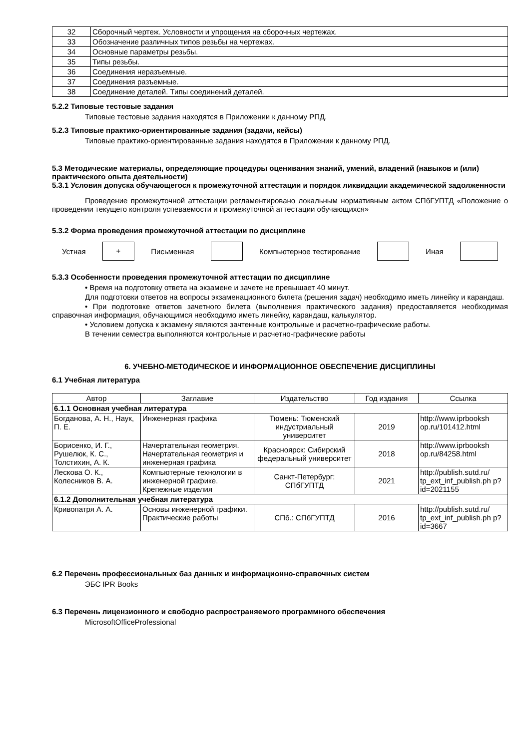| 32 | Сборочный чертеж. Условности и упрощения на сборочных чертежах. |
| 33 | Обозначение различных типов резьбы на чертежах. |
| 34 | Основные параметры резьбы. |
| 35 | Типы резьбы. |
| 36 | Соединения неразъемные. |
| 37 | Соединения разъемные. |
| 38 | Соединение деталей. Типы соединений деталей. |
5.2.2 Типовые тестовые задания
Типовые тестовые задания находятся в Приложении к данному РПД.
5.2.3 Типовые практико-ориентированные задания (задачи, кейсы)
Типовые практико-ориентированные задания находятся в Приложении к данному РПД.
5.3 Методические материалы, определяющие процедуры оценивания знаний, умений, владений (навыков и (или) практического опыта деятельности)
5.3.1 Условия допуска обучающегося к промежуточной аттестации и порядок ликвидации академической задолженности
Проведение промежуточной аттестации регламентировано локальным нормативным актом СПбГУПТД «Положение о проведении текущего контроля успеваемости и промежуточной аттестации обучающихся»
5.3.2 Форма проведения промежуточной аттестации по дисциплине
Устная + Письменная Компьютерное тестирование Иная
5.3.3 Особенности проведения промежуточной аттестации по дисциплине
• Время на подготовку ответа на экзамене и зачете не превышает 40 минут.
Для подготовки ответов на вопросы экзаменационного билета (решения задач) необходимо иметь линейку и карандаш.
• При подготовке ответов зачетного билета (выполнения практического задания) предоставляется необходимая справочная информация, обучающимся необходимо иметь линейку, карандаш, калькулятор.
• Условием допуска к экзамену являются зачтенные контрольные и расчетно-графические работы.
В течении семестра выполняются контрольные и расчетно-графические работы
6. УЧЕБНО-МЕТОДИЧЕСКОЕ И ИНФОРМАЦИОННОЕ ОБЕСПЕЧЕНИЕ ДИСЦИПЛИНЫ
6.1 Учебная литература
| Автор | Заглавие | Издательство | Год издания | Ссылка |
| --- | --- | --- | --- | --- |
| 6.1.1 Основная учебная литература | | | | |
| Богданова, А. Н., Наук, П. Е. | Инженерная графика | Тюмень: Тюменский индустриальный университет | 2019 | http://www.iprbooksh op.ru/101412.html |
| Борисенко, И. Г., Рушелюк, К. С., Толстихин, А. К. | Начертательная геометрия. Начертательная геометрия и инженерная графика | Красноярск: Сибирский федеральный университет | 2018 | http://www.iprbooksh op.ru/84258.html |
| Лескова О. К., Колесников В. А. | Компьютерные технологии в инженерной графике. Крепежные изделия | Санкт-Петербург: СПбГУПТД | 2021 | http://publish.sutd.ru/ tp_ext_inf_publish.ph p?id=2021155 |
| 6.1.2 Дополнительная учебная литература | | | | |
| Кривопатря А. А. | Основы инженерной графики. Практические работы | СПб.: СПбГУПТД | 2016 | http://publish.sutd.ru/ tp_ext_inf_publish.ph p?id=3667 |
6.2 Перечень профессиональных баз данных и информационно-справочных систем
ЭБС IPR Books
6.3 Перечень лицензионного и свободно распространяемого программного обеспечения
MicrosoftOfficeProfessional